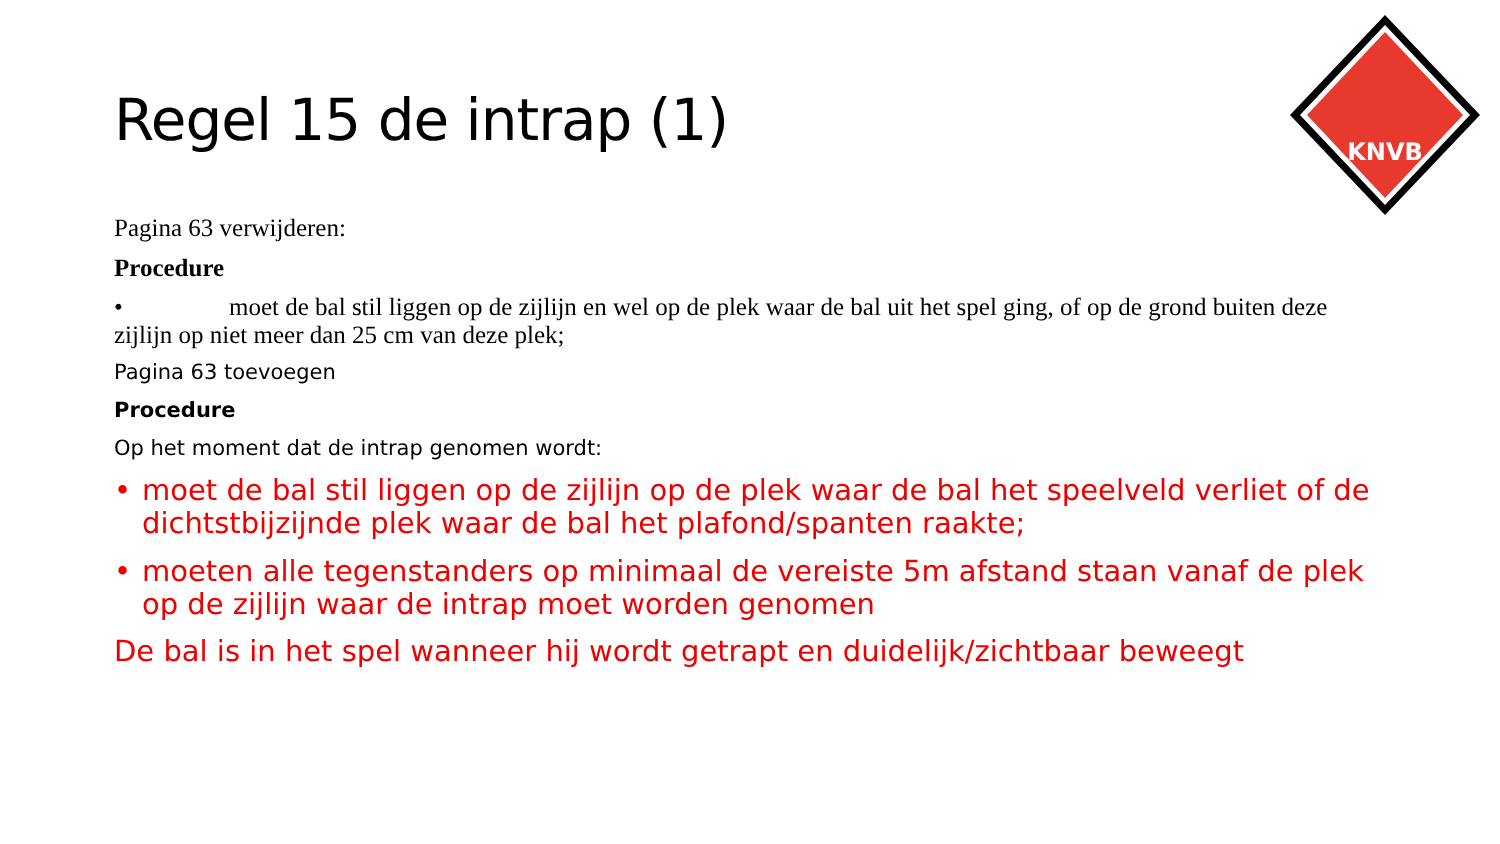KNVB
Regel 15 de intrap (1)
Pagina 63 verwijderen:
Procedure
• moet de bal stil liggen op de zijlijn en wel op de plek waar de bal uit het spel ging, of op de grond buiten deze zijlijn op niet meer dan 25 cm van deze plek;
Pagina 63 toevoegen
Procedure
Op het moment dat de intrap genomen wordt:
• moet de bal stil liggen op de zijlijn op de plek waar de bal het speelveld verliet of de dichtstbijzijnde plek waar de bal het plafond/spanten raakte;
• moeten alle tegenstanders op minimaal de vereiste 5m afstand staan vanaf de plek op de zijlijn waar de intrap moet worden genomen
De bal is in het spel wanneer hij wordt getrapt en duidelijk/zichtbaar beweegt